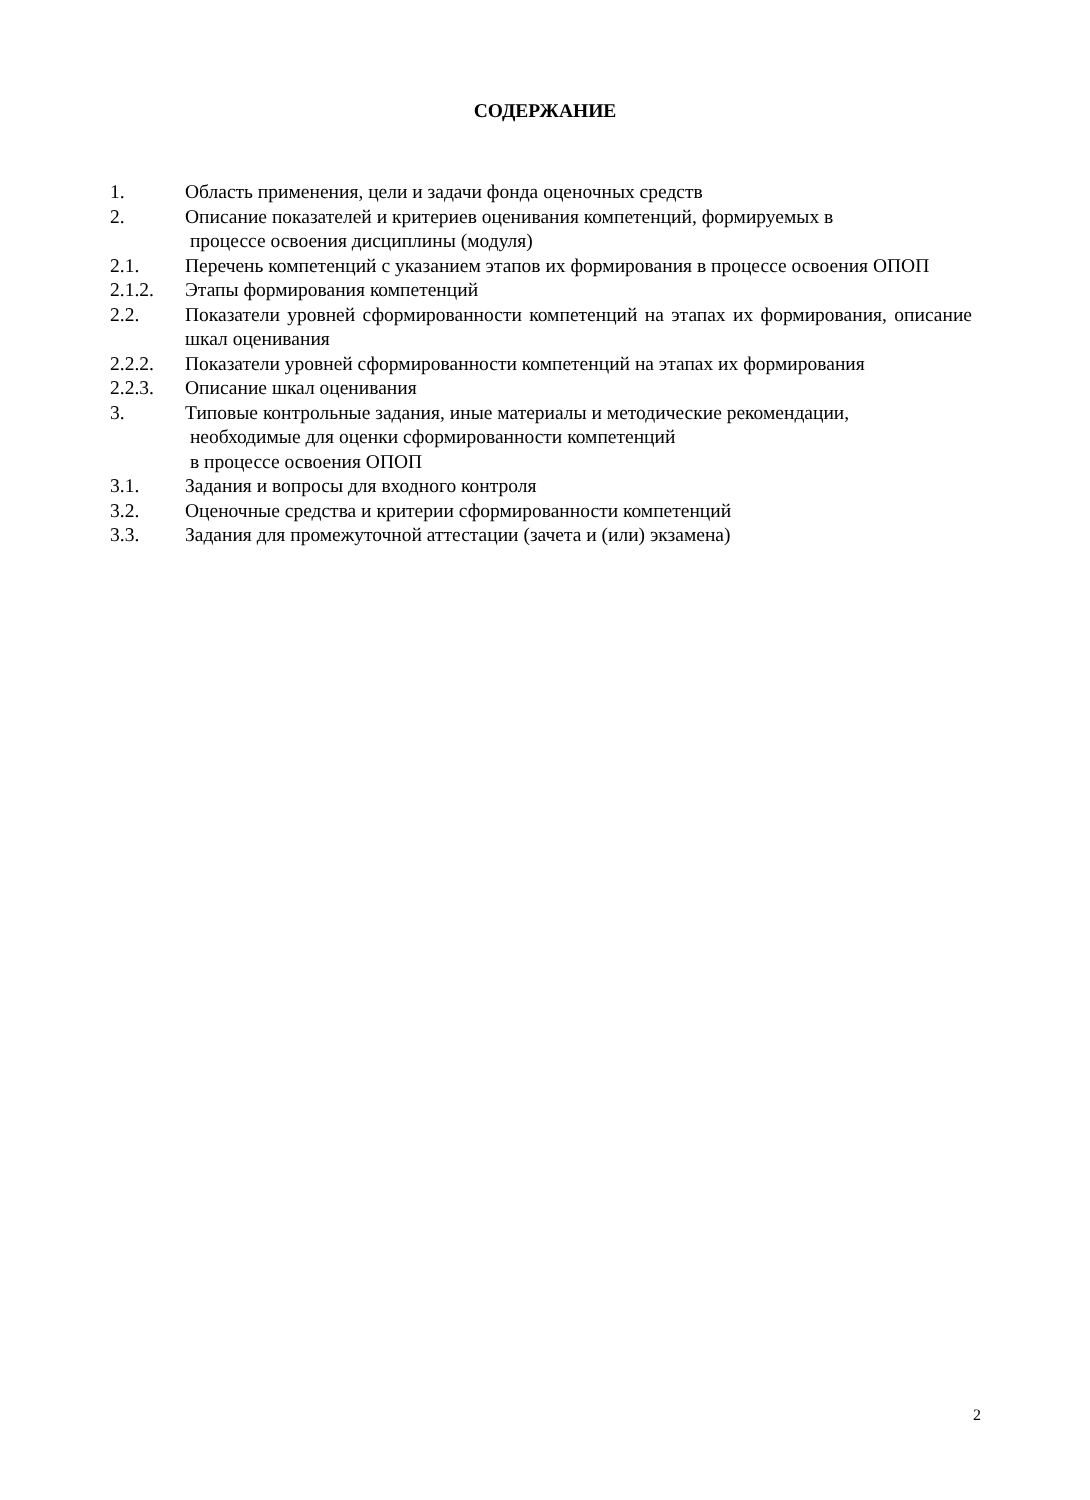СОДЕРЖАНИЕ
1. Область применения, цели и задачи фонда оценочных средств
2. Описание показателей и критериев оценивания компетенций, формируемых в
процессе освоения дисциплины (модуля)
2.1. Перечень компетенций с указанием этапов их формирования в процессе освоения ОПОП
2.1.2. Этапы формирования компетенций
2.2. Показатели уровней сформированности компетенций на этапах их формирования, описание шкал оценивания
2.2.2. Показатели уровней сформированности компетенций на этапах их формирования
2.2.3. Описание шкал оценивания
3. Типовые контрольные задания, иные материалы и методические рекомендации,
необходимые для оценки сформированности компетенций
в процессе освоения ОПОП
3.1. Задания и вопросы для входного контроля
3.2. Оценочные средства и критерии сформированности компетенций
3.3. Задания для промежуточной аттестации (зачета и (или) экзамена)
2